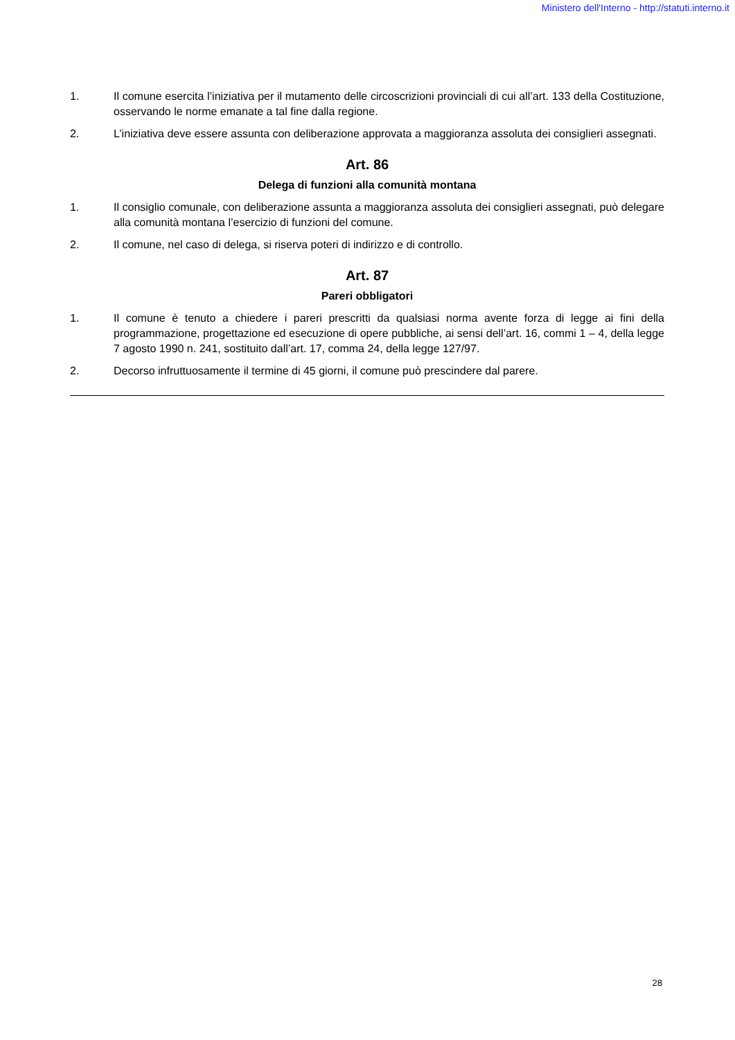Ministero dell'Interno - http://statuti.interno.it
1. Il comune esercita l’iniziativa per il mutamento delle circoscrizioni provinciali di cui all’art. 133 della Costituzione, osservando le norme emanate a tal fine dalla regione.
2. L’iniziativa deve essere assunta con deliberazione approvata a maggioranza assoluta dei consiglieri assegnati.
Art. 86
Delega di funzioni alla comunità montana
1. Il consiglio comunale, con deliberazione assunta a maggioranza assoluta dei consiglieri assegnati, può delegare alla comunità montana l’esercizio di funzioni del comune.
2. Il comune, nel caso di delega, si riserva poteri di indirizzo e di controllo.
Art. 87
Pareri obbligatori
1. Il comune è tenuto a chiedere i pareri prescritti da qualsiasi norma avente forza di legge ai fini della programmazione, progettazione ed esecuzione di opere pubbliche, ai sensi dell’art. 16, commi 1 – 4, della legge 7 agosto 1990 n. 241, sostituito dall’art. 17, comma 24, della legge 127/97.
2. Decorso infruttuosamente il termine di 45 giorni, il comune può prescindere dal parere.
28